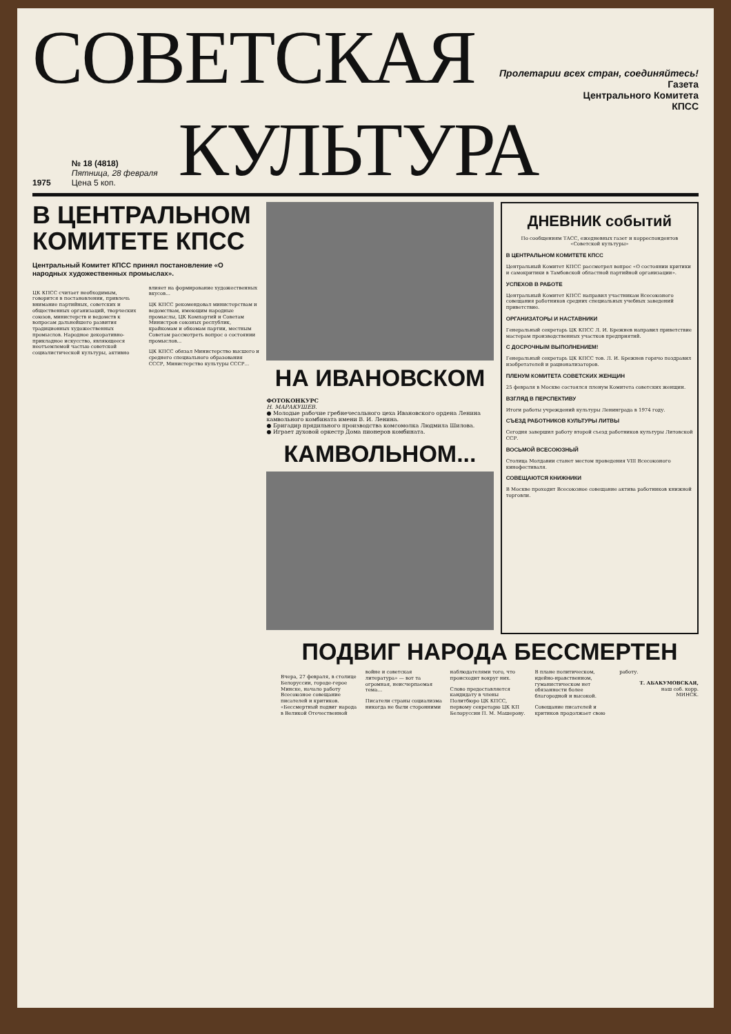СОВЕТСКАЯ
Пролетарии всех стран, соединяйтесь!
Газета
Центрального Комитета
КПСС
1975
№ 18 (4818)
Пятница, 28 февраля
Цена 5 коп.
КУЛЬТУРА
В ЦЕНТРАЛЬНОМ КОМИТЕТЕ КПСС
Центральный Комитет КПСС принял постановление «О народных художественных промыслах».
ЦК КПСС считает необходимым, говорится в постановлении, привлечь внимание партийных, советских и общественных организаций, творческих союзов, министерств и ведомств к вопросам дальнейшего развития традиционных художественных промыслов. Народное декоративно-прикладное искусство, являющееся неотъемлемой частью советской социалистической культуры, активно влияет на формирование художественных вкусов...
ЦК КПСС рекомендовал министерствам и ведомствам, имеющим народные промыслы, ЦК Компартий и Советам Министров союзных республик, крайкомам и обкомам партии, местным Советам рассмотреть вопрос о состоянии промыслов...
ЦК КПСС обязал Министерство высшего и среднего специального образования СССР, Министерство культуры СССР...
НА ИВАНОВСКОМ
ФОТОКОНКУРС
Н. МАРАКУШЕВ.
● Молодые рабочие гребнечесального цеха Ивановского ордена Ленина камвольного комбината имени В. И. Ленина.
● Бригадир прядильного производства комсомолка Людмила Шилова.
● Играет духовой оркестр Дома пионеров комбината.
КАМВОЛЬНОМ...
ДНЕВНИК событий
По сообщениям ТАСС, ежедневных газет и корреспондентов «Советской культуры»
В ЦЕНТРАЛЬНОМ КОМИТЕТЕ КПСС
Центральный Комитет КПСС рассмотрел вопрос «О состоянии критики и самокритики в Тамбовской областной партийной организации».
УСПЕХОВ В РАБОТЕ
Центральный Комитет КПСС направил участникам Всесоюзного совещания работников средних специальных учебных заведений приветствие.
ОРГАНИЗАТОРЫ И НАСТАВНИКИ
Генеральный секретарь ЦК КПСС Л. И. Брежнев направил приветствие мастерам производственных участков предприятий.
С ДОСРОЧНЫМ ВЫПОЛНЕНИЕМ!
Генеральный секретарь ЦК КПСС тов. Л. И. Брежнев горячо поздравил изобретателей и рационализаторов.
ПЛЕНУМ КОМИТЕТА СОВЕТСКИХ ЖЕНЩИН
25 февраля в Москве состоялся пленум Комитета советских женщин.
ВЗГЛЯД В ПЕРСПЕКТИВУ
Итоги работы учреждений культуры Ленинграда в 1974 году.
СЪЕЗД РАБОТНИКОВ КУЛЬТУРЫ ЛИТВЫ
Сегодня завершил работу второй съезд работников культуры Литовской ССР.
ВОСЬМОЙ ВСЕСОЮЗНЫЙ
Столица Молдавии станет местом проведения VIII Всесоюзного кинофестиваля.
СОВЕЩАЮТСЯ КНИЖНИКИ
В Москве проходит Всесоюзное совещание актива работников книжной торговли.
ПОДВИГ НАРОДА БЕССМЕРТЕН
Вчера, 27 февраля, в столице Белоруссии, городе-герое Минске, начало работу Всесоюзное совещание писателей и критиков. «Бессмертный подвиг народа в Великой Отечественной войне и советская литература» — вот та огромная, неисчерпаемая тема...
Писатели страны социализма никогда не были сторонними наблюдателями того, что происходит вокруг них.
Слово предоставляется кандидату в члены Политбюро ЦК КПСС, первому секретарю ЦК КП Белоруссии П. М. Машерову.
В плане политическом, идейно-нравственном, гуманистическом нет обязанности более благородной и высокой.
Совещание писателей и критиков продолжает свою работу.
Т. АБАКУМОВСКАЯ,
наш соб. корр.
МИНСК.